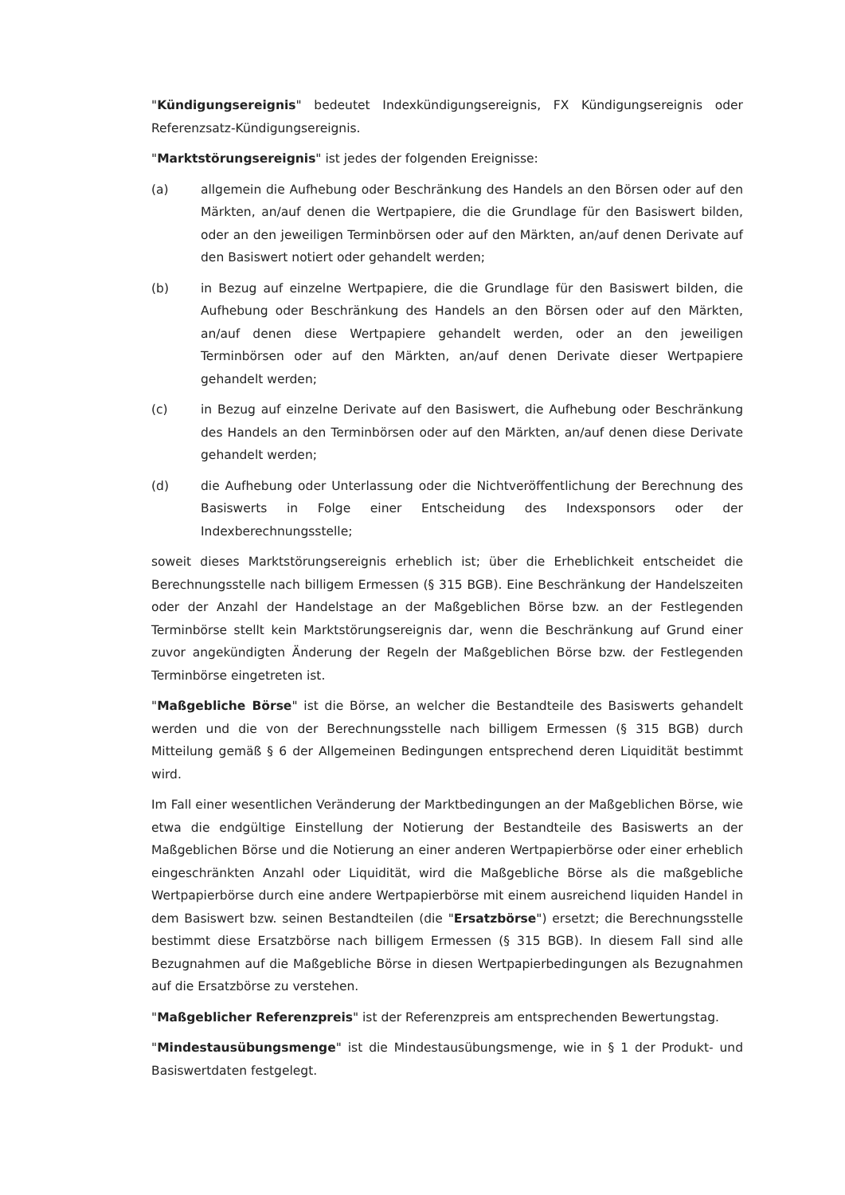"Kündigungsereignis" bedeutet Indexkündigungsereignis, FX Kündigungsereignis oder Referenzsatz-Kündigungsereignis.
"Marktstörungsereignis" ist jedes der folgenden Ereignisse:
(a) allgemein die Aufhebung oder Beschränkung des Handels an den Börsen oder auf den Märkten, an/auf denen die Wertpapiere, die die Grundlage für den Basiswert bilden, oder an den jeweiligen Terminbörsen oder auf den Märkten, an/auf denen Derivate auf den Basiswert notiert oder gehandelt werden;
(b) in Bezug auf einzelne Wertpapiere, die die Grundlage für den Basiswert bilden, die Aufhebung oder Beschränkung des Handels an den Börsen oder auf den Märkten, an/auf denen diese Wertpapiere gehandelt werden, oder an den jeweiligen Terminbörsen oder auf den Märkten, an/auf denen Derivate dieser Wertpapiere gehandelt werden;
(c) in Bezug auf einzelne Derivate auf den Basiswert, die Aufhebung oder Beschränkung des Handels an den Terminbörsen oder auf den Märkten, an/auf denen diese Derivate gehandelt werden;
(d) die Aufhebung oder Unterlassung oder die Nichtveröffentlichung der Berechnung des Basiswerts in Folge einer Entscheidung des Indexsponsors oder der Indexberechnungsstelle;
soweit dieses Marktstörungsereignis erheblich ist; über die Erheblichkeit entscheidet die Berechnungsstelle nach billigem Ermessen (§ 315 BGB). Eine Beschränkung der Handelszeiten oder der Anzahl der Handelstage an der Maßgeblichen Börse bzw. an der Festlegenden Terminbörse stellt kein Marktstörungsereignis dar, wenn die Beschränkung auf Grund einer zuvor angekündigten Änderung der Regeln der Maßgeblichen Börse bzw. der Festlegenden Terminbörse eingetreten ist.
"Maßgebliche Börse" ist die Börse, an welcher die Bestandteile des Basiswerts gehandelt werden und die von der Berechnungsstelle nach billigem Ermessen (§ 315 BGB) durch Mitteilung gemäß § 6 der Allgemeinen Bedingungen entsprechend deren Liquidität bestimmt wird.
Im Fall einer wesentlichen Veränderung der Marktbedingungen an der Maßgeblichen Börse, wie etwa die endgültige Einstellung der Notierung der Bestandteile des Basiswerts an der Maßgeblichen Börse und die Notierung an einer anderen Wertpapierbörse oder einer erheblich eingeschränkten Anzahl oder Liquidität, wird die Maßgebliche Börse als die maßgebliche Wertpapierbörse durch eine andere Wertpapierbörse mit einem ausreichend liquiden Handel in dem Basiswert bzw. seinen Bestandteilen (die "Ersatzbörse") ersetzt; die Berechnungsstelle bestimmt diese Ersatzbörse nach billigem Ermessen (§ 315 BGB). In diesem Fall sind alle Bezugnahmen auf die Maßgebliche Börse in diesen Wertpapierbedingungen als Bezugnahmen auf die Ersatzbörse zu verstehen.
"Maßgeblicher Referenzpreis" ist der Referenzpreis am entsprechenden Bewertungstag.
"Mindestausübungsmenge" ist die Mindestausübungsmenge, wie in § 1 der Produkt- und Basiswertdaten festgelegt.